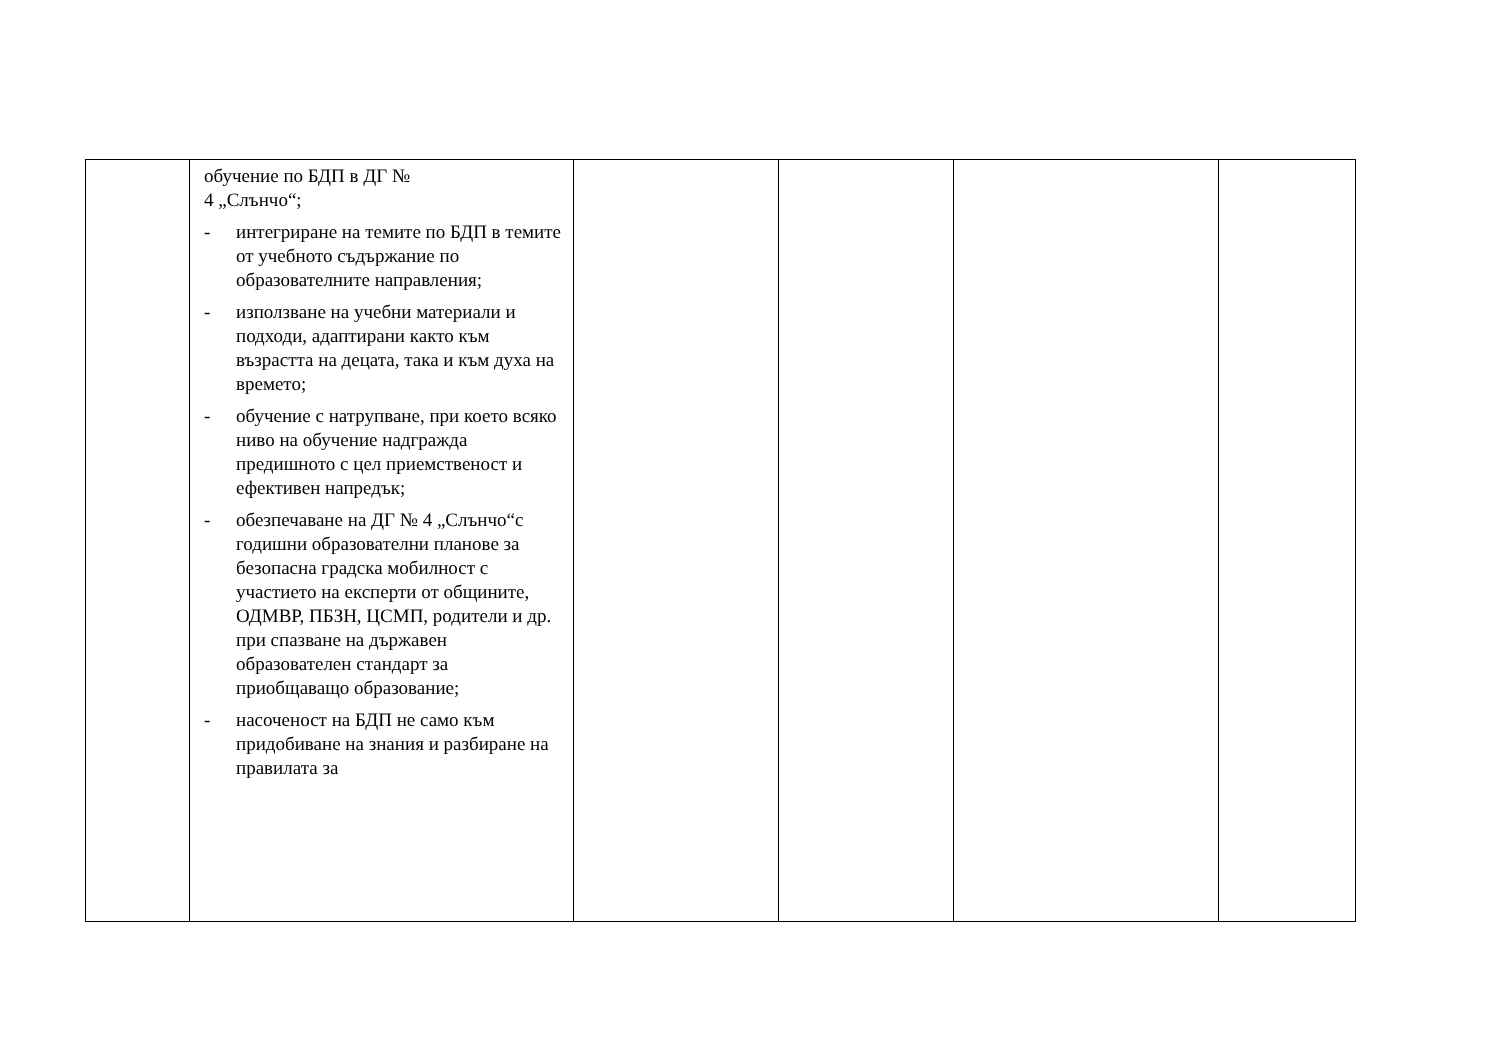| | обучение по БДП в ДГ № 4 „Слънчо“; - интегриране на темите по БДП в темите от учебното съдържание по образователните направления; - използване на учебни материали и подходи, адаптирани както към възрастта на децата, така и към духа на времето; - обучение с натрупване, при което всяко ниво на обучение надгражда предишното с цел приемственост и ефективен напредък; - обезпечаване на ДГ № 4 „Слънчо“с годишни образователни планове за безопасна градска мобилност с участието на експерти от общините, ОДМВР, ПБЗН, ЦСМП, родители и др. при спазване на държавен образователен стандарт за приобщаващо образование; - насоченост на БДП не само към придобиване на знания и разбиране на правилата за | | | | |